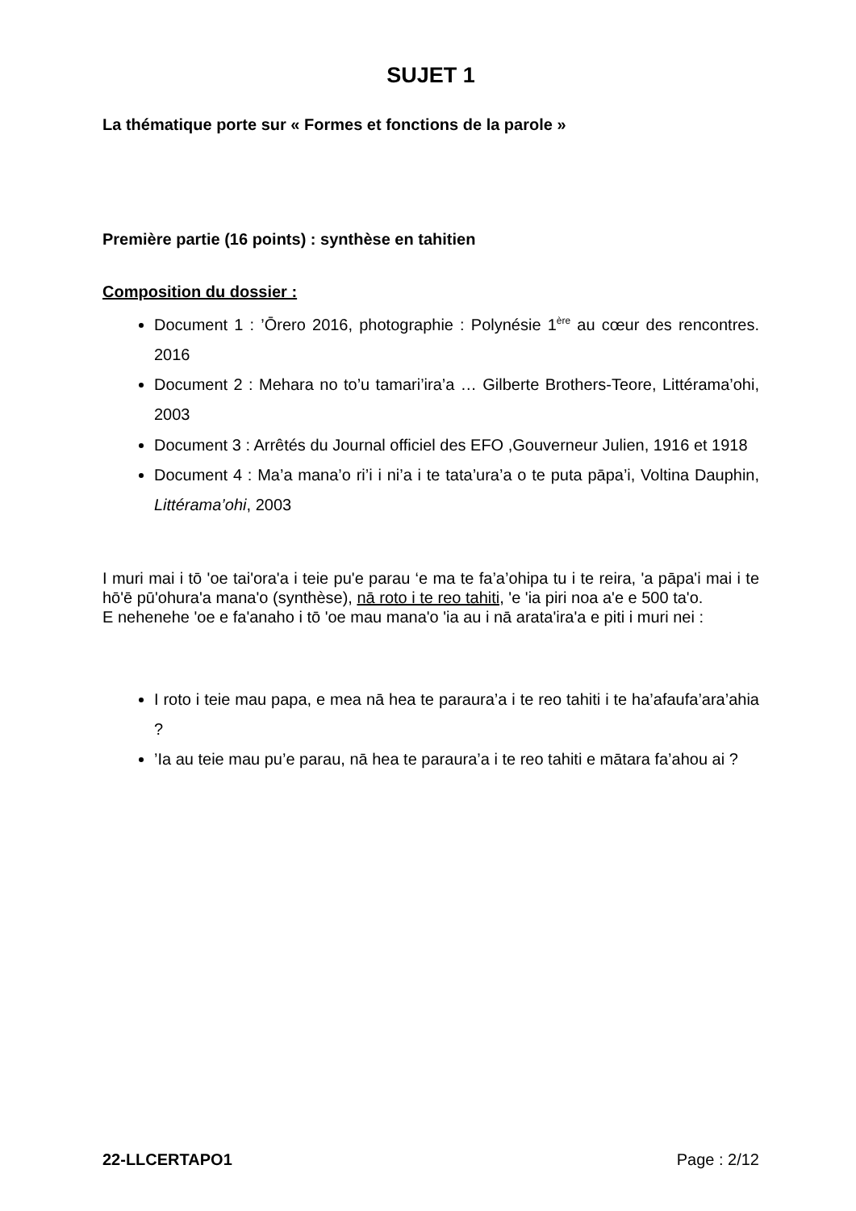SUJET 1
La thématique porte sur « Formes et fonctions de la parole »
Première partie (16 points) : synthèse en tahitien
Composition du dossier :
Document 1 : ’Ōrero 2016, photographie : Polynésie 1<sup>ère</sup> au cœur des rencontres. 2016
Document 2 : Mehara no to’u tamari’ira’a … Gilberte Brothers-Teore, Littérama’ohi, 2003
Document 3 : Arrêtés du Journal officiel des EFO ,Gouverneur Julien, 1916 et 1918
Document 4 : Ma’a mana’o ri’i i ni’a i te tata’ura’a o te puta pāpa’i, Voltina Dauphin, Littérama’ohi, 2003
I muri mai i tō 'oe tai'ora'a i teie pu'e parau ‘e ma te fa’a’ohipa tu i te reira, 'a pāpa'i mai i te hō'ē pū'ohura'a mana'o (synthèse), nā roto i te reo tahiti, 'e 'ia piri noa a'e e 500 ta'o.
E nehenehe 'oe e fa'anaho i tō 'oe mau mana'o 'ia au i nā arata'ira'a e piti i muri nei :
I roto i teie mau papa, e mea nā hea te paraura’a i te reo tahiti i te ha’afaufa’ara’ahia ?
’Ia au teie mau pu’e parau, nā hea te paraura’a i te reo tahiti e mātara fa’ahou ai ?
22-LLCERTAPO1 Page : 2/12